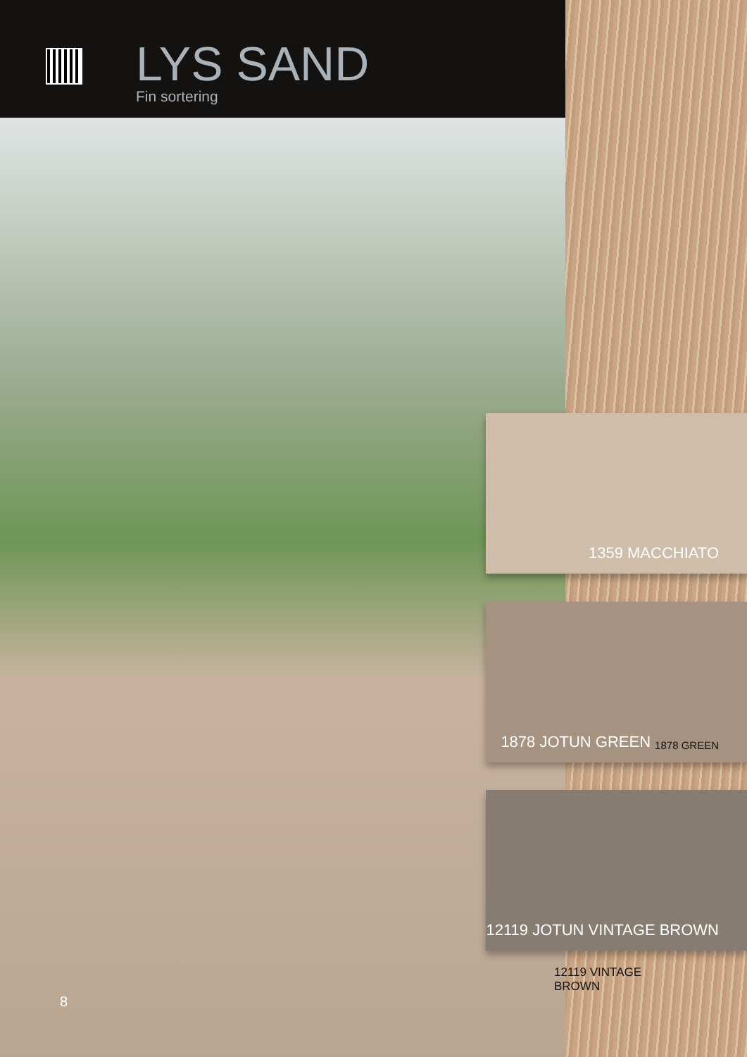LYS SAND
Fin sortering
8
1359 MACCHIATO
1878 JOTUN GREEN 1878 GREEN
12119 JOTUN VINTAGE BROWN
12119 VINTAGE BROWN